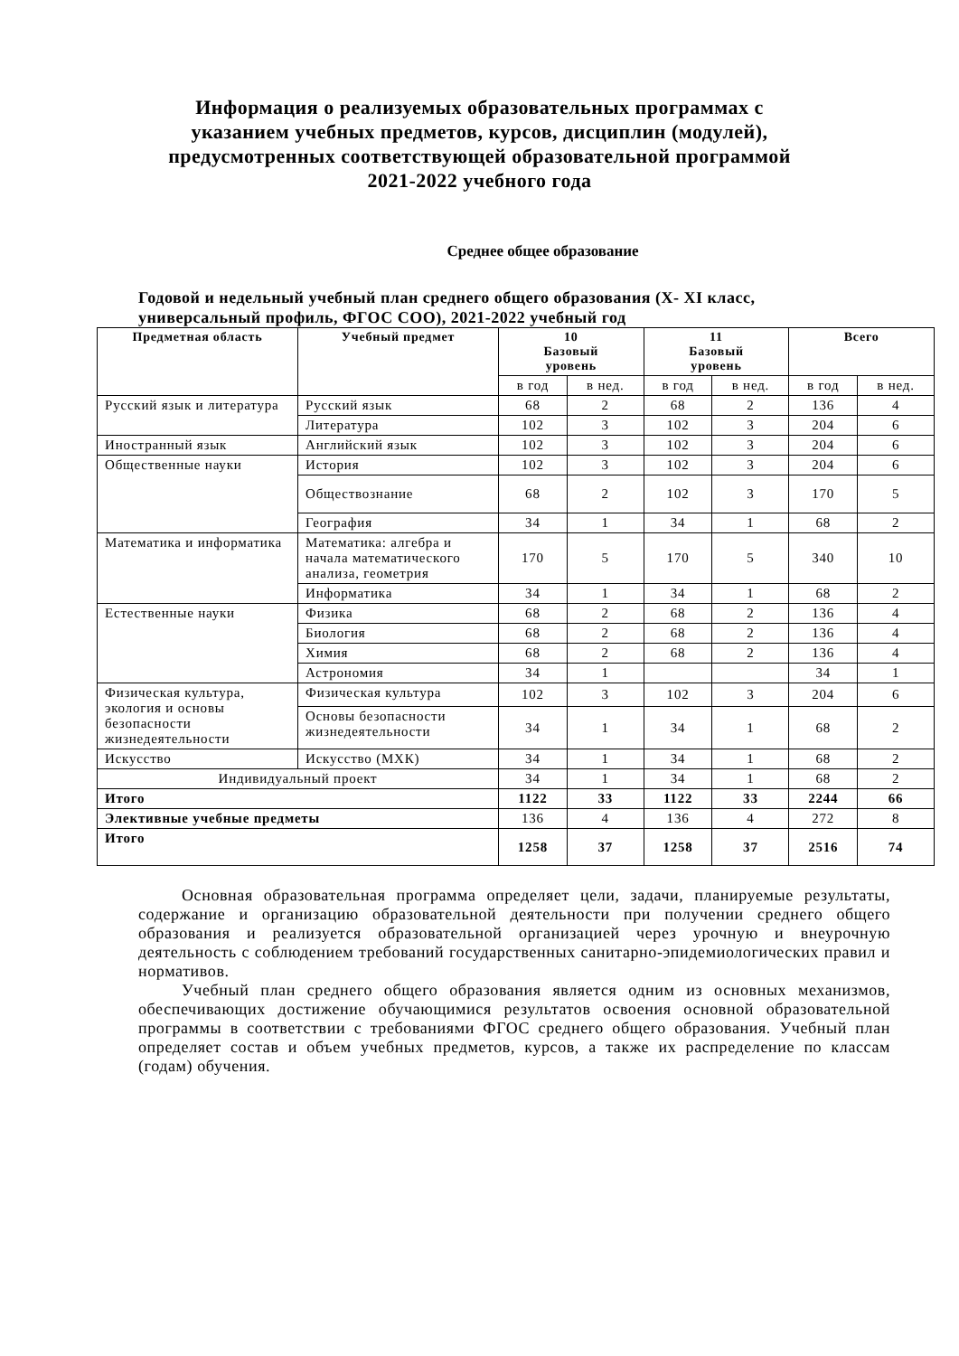Информация о реализуемых образовательных программах с
указанием учебных предметов, курсов, дисциплин (модулей),
предусмотренных соответствующей образовательной программой
2021-2022 учебного года
Среднее общее образование
Годовой и недельный учебный план среднего общего образования (X- XI класс, универсальный профиль, ФГОС СОО), 2021-2022 учебный год
| Предметная область | Учебный предмет | 10 Базовый уровень | | 11 Базовый уровень | | Всего | |
| --- | --- | --- | --- | --- | --- | --- | --- |
| | | в год | в нед. | в год | в нед. | в год | в нед. |
| Русский язык и литература | Русский язык | 68 | 2 | 68 | 2 | 136 | 4 |
| | Литература | 102 | 3 | 102 | 3 | 204 | 6 |
| Иностранный язык | Английский язык | 102 | 3 | 102 | 3 | 204 | 6 |
| Общественные науки | История | 102 | 3 | 102 | 3 | 204 | 6 |
| | Обществознание | 68 | 2 | 102 | 3 | 170 | 5 |
| | География | 34 | 1 | 34 | 1 | 68 | 2 |
| Математика и информатика | Математика: алгебра и начала математического анализа, геометрия | 170 | 5 | 170 | 5 | 340 | 10 |
| | Информатика | 34 | 1 | 34 | 1 | 68 | 2 |
| Естественные науки | Физика | 68 | 2 | 68 | 2 | 136 | 4 |
| | Биология | 68 | 2 | 68 | 2 | 136 | 4 |
| | Химия | 68 | 2 | 68 | 2 | 136 | 4 |
| | Астрономия | 34 | 1 | | | 34 | 1 |
| Физическая культура, экология и основы безопасности жизнедеятельности | Физическая культура | 102 | 3 | 102 | 3 | 204 | 6 |
| | Основы безопасности жизнедеятельности | 34 | 1 | 34 | 1 | 68 | 2 |
| Искусство | Искусство (МХК) | 34 | 1 | 34 | 1 | 68 | 2 |
| Индивидуальный проект | | 34 | 1 | 34 | 1 | 68 | 2 |
| Итого | | 1122 | 33 | 1122 | 33 | 2244 | 66 |
| Элективные учебные предметы | | 136 | 4 | 136 | 4 | 272 | 8 |
| Итого | | 1258 | 37 | 1258 | 37 | 2516 | 74 |
Основная образовательная программа определяет цели, задачи, планируемые результаты, содержание и организацию образовательной деятельности при получении среднего общего образования и реализуется образовательной организацией через урочную и внеурочную деятельность с соблюдением требований государственных санитарно-эпидемиологических правил и нормативов.
Учебный план среднего общего образования является одним из основных механизмов, обеспечивающих достижение обучающимися результатов освоения основной образовательной программы в соответствии с требованиями ФГОС среднего общего образования. Учебный план определяет состав и объем учебных предметов, курсов, а также их распределение по классам (годам) обучения.